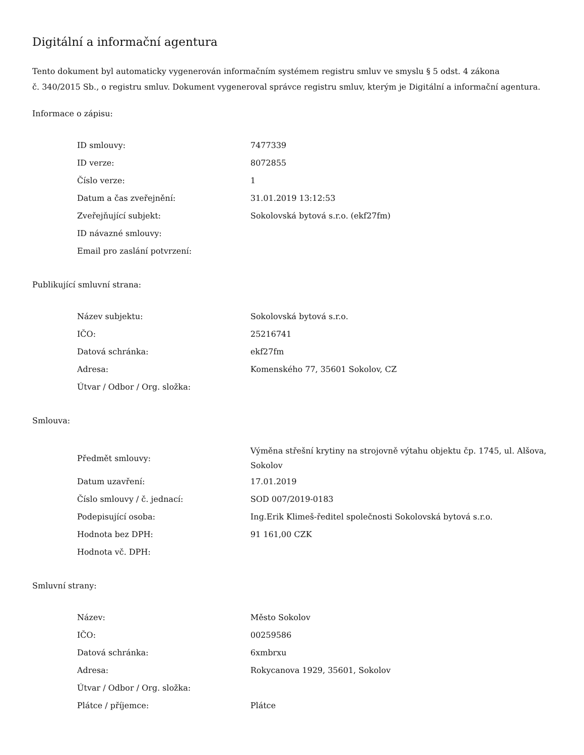Digitální a informační agentura
Tento dokument byl automaticky vygenerován informačním systémem registru smluv ve smyslu § 5 odst. 4 zákona
č. 340/2015 Sb., o registru smluv. Dokument vygeneroval správce registru smluv, kterým je Digitální a informační agentura.
Informace o zápisu:
| ID smlouvy: | 7477339 |
| ID verze: | 8072855 |
| Číslo verze: | 1 |
| Datum a čas zveřejnění: | 31.01.2019 13:12:53 |
| Zveřejňující subjekt: | Sokolovská bytová s.r.o. (ekf27fm) |
| ID návazné smlouvy: | |
| Email pro zaslání potvrzení: | |
Publikující smluvní strana:
| Název subjektu: | Sokolovská bytová s.r.o. |
| IČO: | 25216741 |
| Datová schránka: | ekf27fm |
| Adresa: | Komenského 77, 35601 Sokolov, CZ |
| Útvar / Odbor / Org. složka: | |
Smlouva:
| Předmět smlouvy: | Výměna střešní krytiny na strojovně výtahu objektu čp. 1745, ul. Alšova, Sokolov |
| Datum uzavření: | 17.01.2019 |
| Číslo smlouvy / č. jednací: | SOD 007/2019-0183 |
| Podepisující osoba: | Ing.Erik Klimeš-ředitel společnosti Sokolovská bytová s.r.o. |
| Hodnota bez DPH: | 91 161,00 CZK |
| Hodnota vč. DPH: | |
Smluvní strany:
| Název: | Město Sokolov |
| IČO: | 00259586 |
| Datová schránka: | 6xmbrxu |
| Adresa: | Rokycanova 1929, 35601, Sokolov |
| Útvar / Odbor / Org. složka: | |
| Plátce / příjemce: | Plátce |